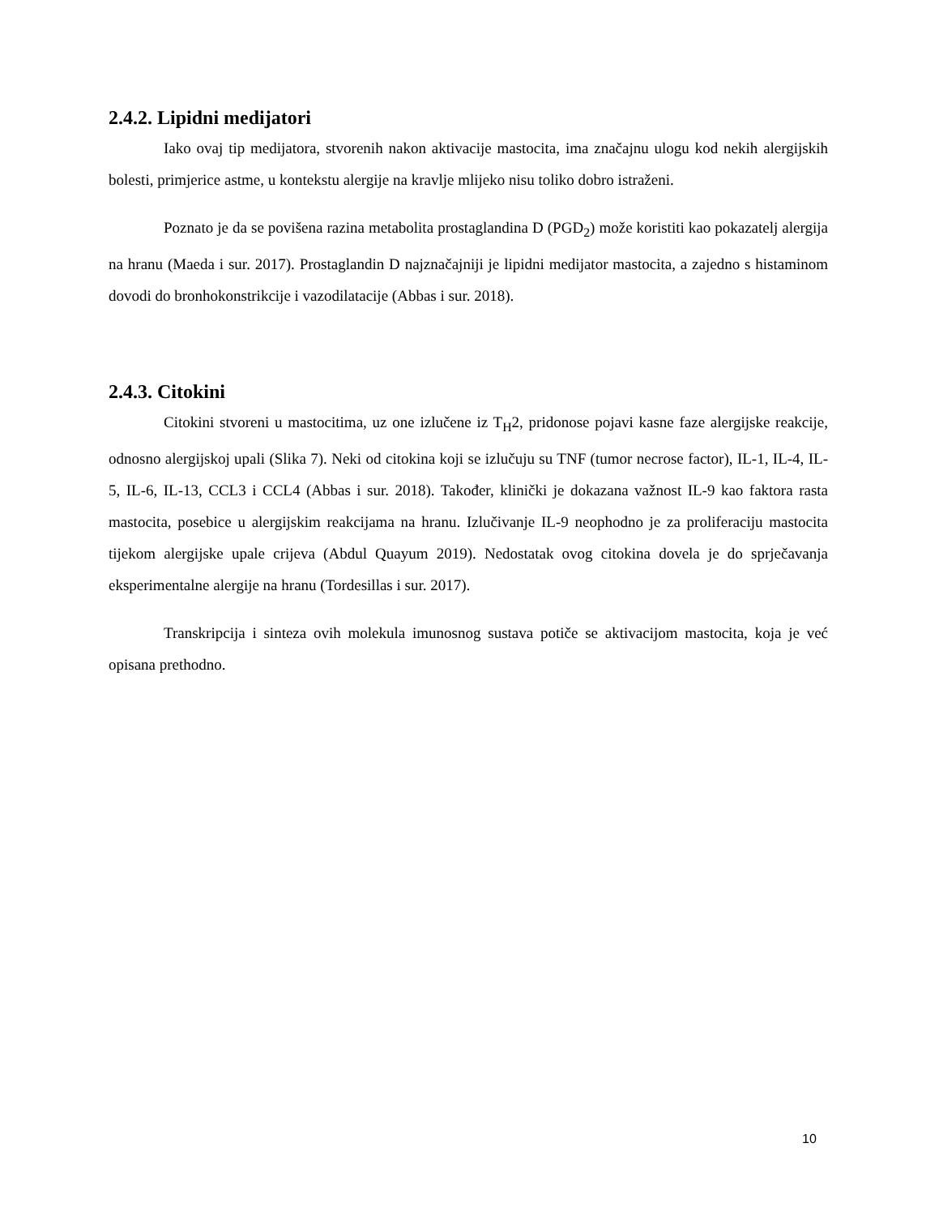2.4.2. Lipidni medijatori
Iako ovaj tip medijatora, stvorenih nakon aktivacije mastocita, ima značajnu ulogu kod nekih alergijskih bolesti, primjerice astme, u kontekstu alergije na kravlje mlijeko nisu toliko dobro istraženi.
Poznato je da se povišena razina metabolita prostaglandina D (PGD<sub>2</sub>) može koristiti kao pokazatelj alergija na hranu (Maeda i sur. 2017). Prostaglandin D najznačajniji je lipidni medijator mastocita, a zajedno s histaminom dovodi do bronhokonstrikcije i vazodilatacije (Abbas i sur. 2018).
2.4.3. Citokini
Citokini stvoreni u mastocitima, uz one izlučene iz T<sub>H</sub>2, pridonose pojavi kasne faze alergijske reakcije, odnosno alergijskoj upali (Slika 7). Neki od citokina koji se izlučuju su TNF (tumor necrose factor), IL-1, IL-4, IL-5, IL-6, IL-13, CCL3 i CCL4 (Abbas i sur. 2018). Također, klinički je dokazana važnost IL-9 kao faktora rasta mastocita, posebice u alergijskim reakcijama na hranu. Izlučivanje IL-9 neophodno je za proliferaciju mastocita tijekom alergijske upale crijeva (Abdul Quayum 2019). Nedostatak ovog citokina dovela je do sprječavanja eksperimentalne alergije na hranu (Tordesillas i sur. 2017).
Transkripcija i sinteza ovih molekula imunosnog sustava potiče se aktivacijom mastocita, koja je već opisana prethodno.
10